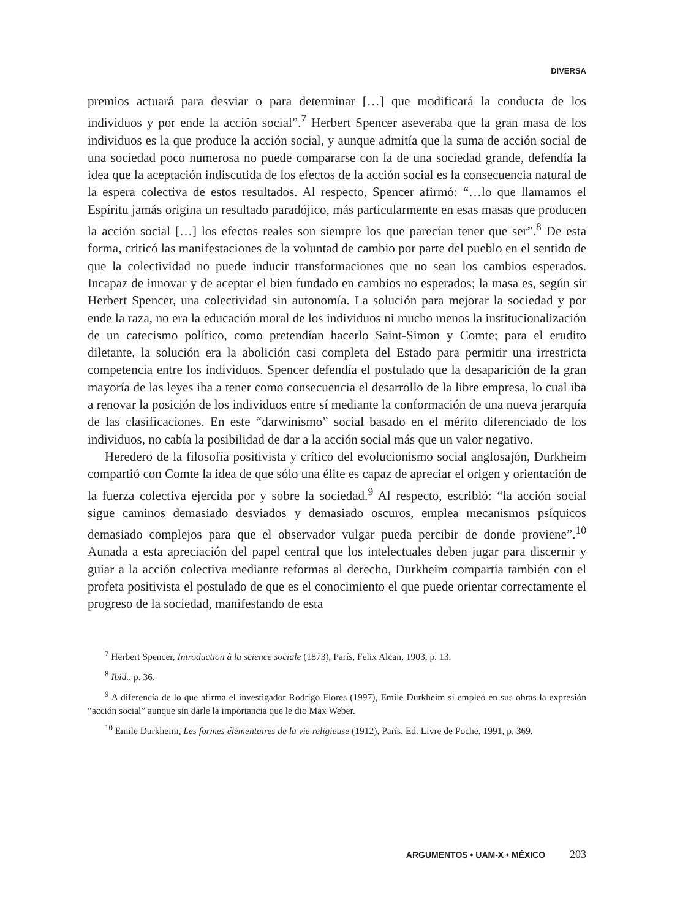DIVERSA
premios actuará para desviar o para determinar […] que modificará la conducta de los individuos y por ende la acción social”.<sup>7</sup> Herbert Spencer aseveraba que la gran masa de los individuos es la que produce la acción social, y aunque admitía que la suma de acción social de una sociedad poco numerosa no puede compararse con la de una sociedad grande, defendía la idea que la aceptación indiscutida de los efectos de la acción social es la consecuencia natural de la espera colectiva de estos resultados. Al respecto, Spencer afirmó: “…lo que llamamos el Espíritu jamás origina un resultado paradójico, más particularmente en esas masas que producen la acción social […] los efectos reales son siempre los que parecían tener que ser”.<sup>8</sup> De esta forma, criticó las manifestaciones de la voluntad de cambio por parte del pueblo en el sentido de que la colectividad no puede inducir transformaciones que no sean los cambios esperados. Incapaz de innovar y de aceptar el bien fundado en cambios no esperados; la masa es, según sir Herbert Spencer, una colectividad sin autonomía. La solución para mejorar la sociedad y por ende la raza, no era la educación moral de los individuos ni mucho menos la institucionalización de un catecismo político, como pretendían hacerlo Saint-Simon y Comte; para el erudito diletante, la solución era la abolición casi completa del Estado para permitir una irrestricta competencia entre los individuos. Spencer defendía el postulado que la desaparición de la gran mayoría de las leyes iba a tener como consecuencia el desarrollo de la libre empresa, lo cual iba a renovar la posición de los individuos entre sí mediante la conformación de una nueva jerarquía de las clasificaciones. En este “darwinismo” social basado en el mérito diferenciado de los individuos, no cabía la posibilidad de dar a la acción social más que un valor negativo.
Heredero de la filosofía positivista y crítico del evolucionismo social anglosajón, Durkheim compartió con Comte la idea de que sólo una élite es capaz de apreciar el origen y orientación de la fuerza colectiva ejercida por y sobre la sociedad.<sup>9</sup> Al respecto, escribió: “la acción social sigue caminos demasiado desviados y demasiado oscuros, emplea mecanismos psíquicos demasiado complejos para que el observador vulgar pueda percibir de donde proviene”.<sup>10</sup> Aunada a esta apreciación del papel central que los intelectuales deben jugar para discernir y guiar a la acción colectiva mediante reformas al derecho, Durkheim compartía también con el profeta positivista el postulado de que es el conocimiento el que puede orientar correctamente el progreso de la sociedad, manifestando de esta
<sup>7</sup> Herbert Spencer, Introduction à la science sociale (1873), París, Felix Alcan, 1903, p. 13.
<sup>8</sup> Ibid., p. 36.
<sup>9</sup> A diferencia de lo que afirma el investigador Rodrigo Flores (1997), Emile Durkheim sí empleó en sus obras la expresión “acción social” aunque sin darle la importancia que le dio Max Weber.
<sup>10</sup> Emile Durkheim, Les formes élémentaires de la vie religieuse (1912), París, Ed. Livre de Poche, 1991, p. 369.
ARGUMENTOS • UAM-X • MÉXICO 203